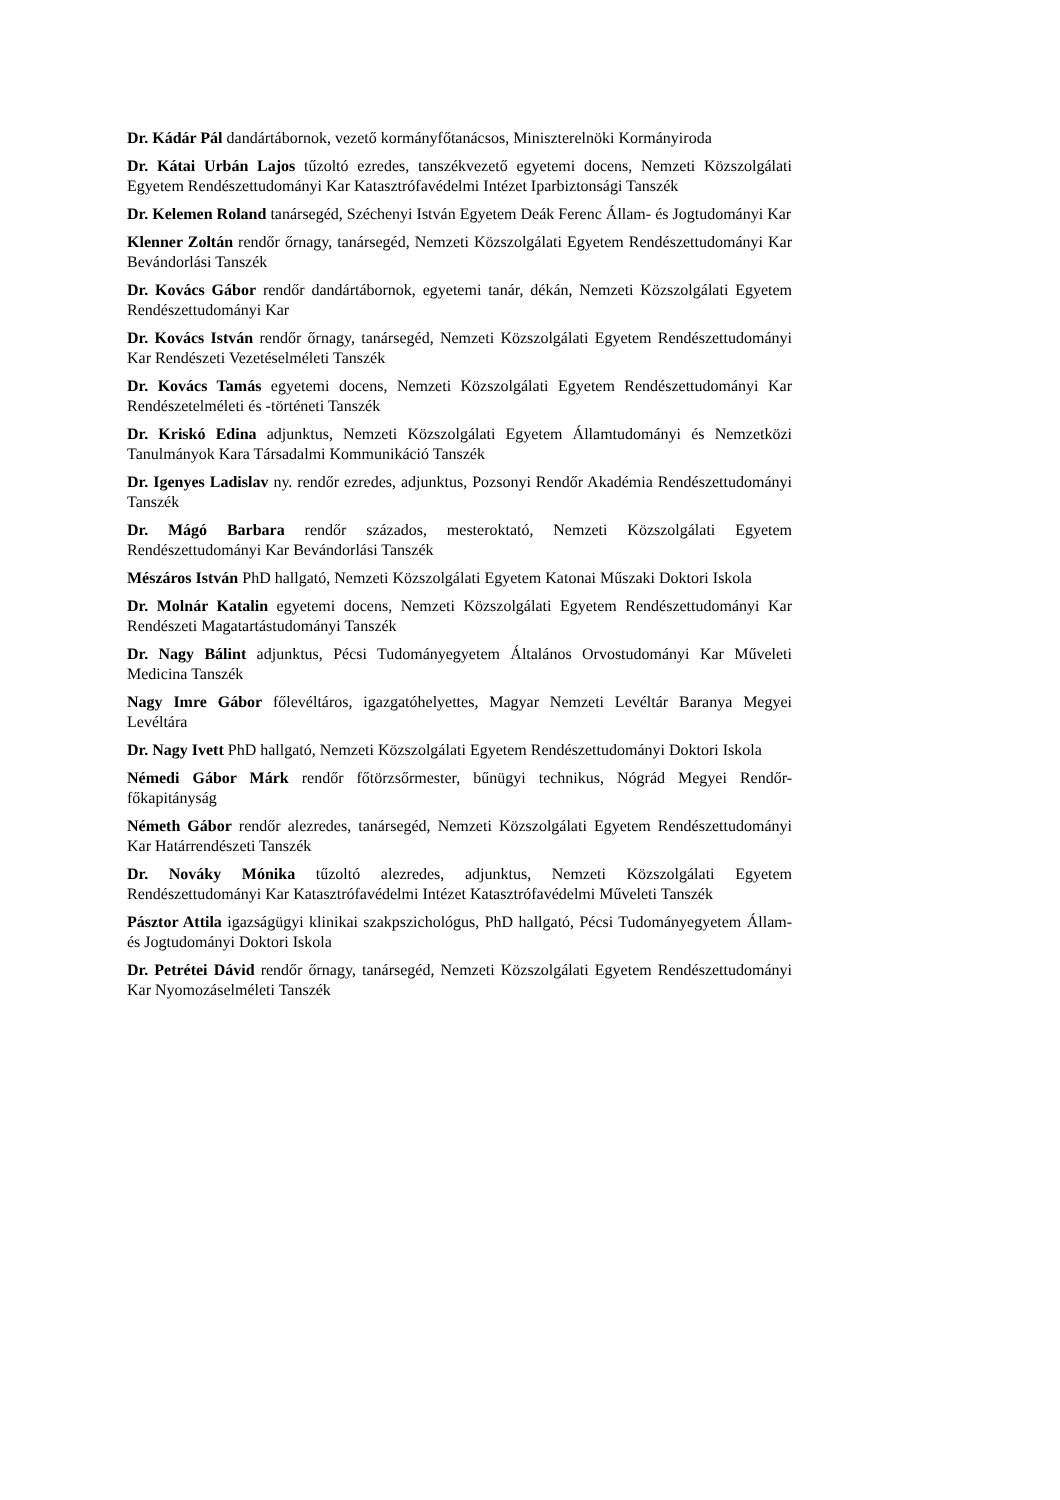Dr. Kádár Pál dandártábornok, vezető kormányfőtanácsos, Miniszterelnöki Kormányiroda
Dr. Kátai Urbán Lajos tűzoltó ezredes, tanszékvezető egyetemi docens, Nemzeti Közszolgálati Egyetem Rendészettudományi Kar Katasztrófavédelmi Intézet Iparbiztonsági Tanszék
Dr. Kelemen Roland tanársegéd, Széchenyi István Egyetem Deák Ferenc Állam- és Jogtudományi Kar
Klenner Zoltán rendőr őrnagy, tanársegéd, Nemzeti Közszolgálati Egyetem Rendészettudományi Kar Bevándorlási Tanszék
Dr. Kovács Gábor rendőr dandártábornok, egyetemi tanár, dékán, Nemzeti Közszolgálati Egyetem Rendészettudományi Kar
Dr. Kovács István rendőr őrnagy, tanársegéd, Nemzeti Közszolgálati Egyetem Rendészettudományi Kar Rendészeti Vezetéselméleti Tanszék
Dr. Kovács Tamás egyetemi docens, Nemzeti Közszolgálati Egyetem Rendészettudományi Kar Rendészetelméleti és -történeti Tanszék
Dr. Kriskó Edina adjunktus, Nemzeti Közszolgálati Egyetem Államtudományi és Nemzetközi Tanulmányok Kara Társadalmi Kommunikáció Tanszék
Dr. Igenyes Ladislav ny. rendőr ezredes, adjunktus, Pozsonyi Rendőr Akadémia Rendészettudományi Tanszék
Dr. Mágó Barbara rendőr százados, mesteroktató, Nemzeti Közszolgálati Egyetem Rendészettudományi Kar Bevándorlási Tanszék
Mészáros István PhD hallgató, Nemzeti Közszolgálati Egyetem Katonai Műszaki Doktori Iskola
Dr. Molnár Katalin egyetemi docens, Nemzeti Közszolgálati Egyetem Rendészettudományi Kar Rendészeti Magatartástudományi Tanszék
Dr. Nagy Bálint adjunktus, Pécsi Tudományegyetem Általános Orvostudományi Kar Műveleti Medicina Tanszék
Nagy Imre Gábor főlevéltáros, igazgatóhelyettes, Magyar Nemzeti Levéltár Baranya Megyei Levéltára
Dr. Nagy Ivett PhD hallgató, Nemzeti Közszolgálati Egyetem Rendészettudományi Doktori Iskola
Némedi Gábor Márk rendőr főtörzsőrmester, bűnügyi technikus, Nógrád Megyei Rendőr-főkapitányság
Németh Gábor rendőr alezredes, tanársegéd, Nemzeti Közszolgálati Egyetem Rendészettudományi Kar Határrendészeti Tanszék
Dr. Nováky Mónika tűzoltó alezredes, adjunktus, Nemzeti Közszolgálati Egyetem Rendészettudományi Kar Katasztrófavédelmi Intézet Katasztrófavédelmi Műveleti Tanszék
Pásztor Attila igazságügyi klinikai szakpszichológus, PhD hallgató, Pécsi Tudományegyetem Állam- és Jogtudományi Doktori Iskola
Dr. Petrétei Dávid rendőr őrnagy, tanársegéd, Nemzeti Közszolgálati Egyetem Rendészettudományi Kar Nyomozáselméleti Tanszék